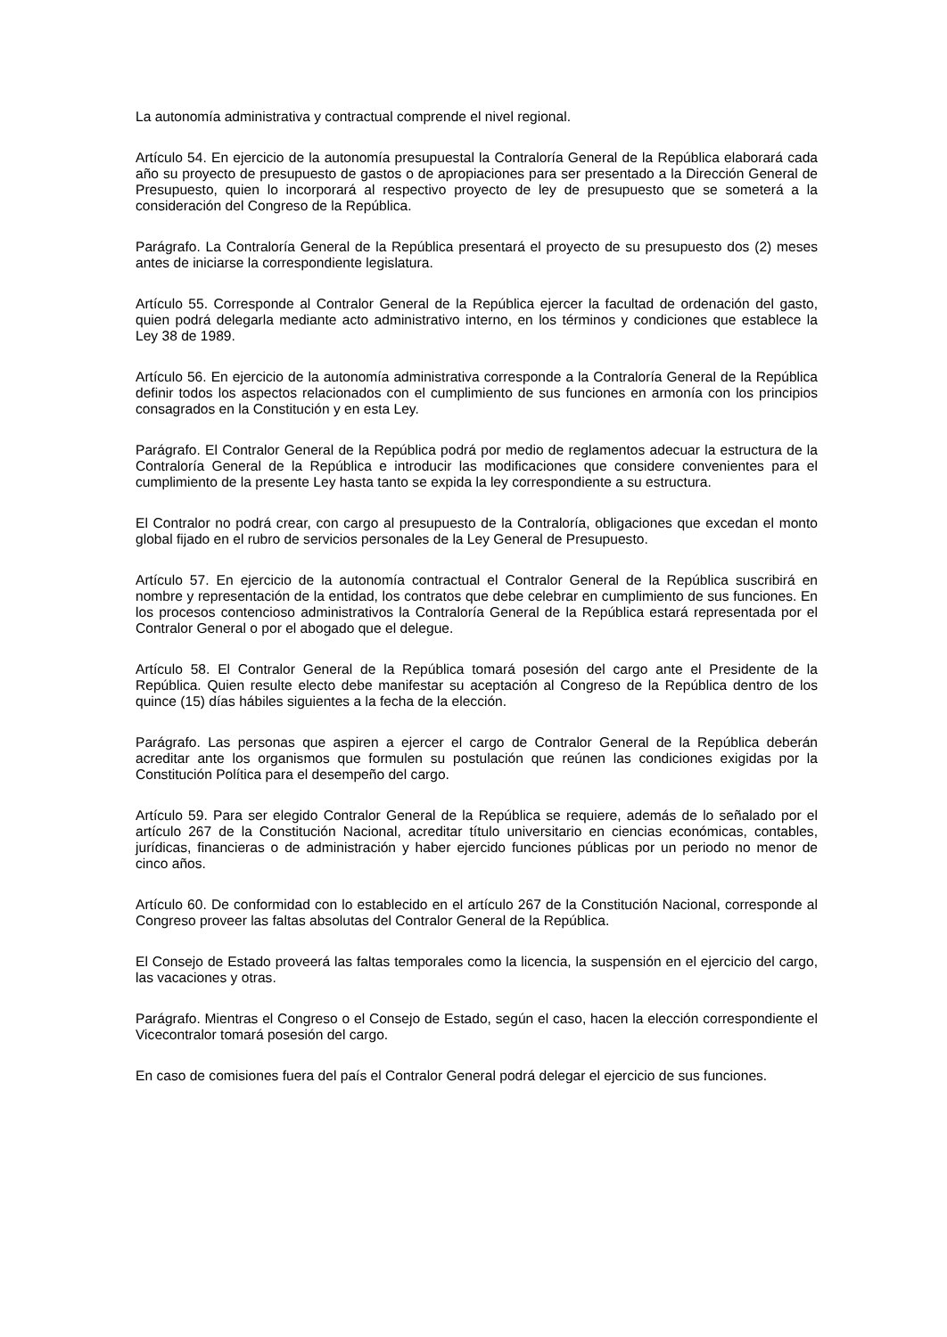La autonomía administrativa y contractual comprende el nivel regional.
Artículo 54. En ejercicio de la autonomía presupuestal la Contraloría General de la República elaborará cada año su proyecto de presupuesto de gastos o de apropiaciones para ser presentado a la Dirección General de Presupuesto, quien lo incorporará al respectivo proyecto de ley de presupuesto que se someterá a la consideración del Congreso de la República.
Parágrafo. La Contraloría General de la República presentará el proyecto de su presupuesto dos (2) meses antes de iniciarse la correspondiente legislatura.
Artículo 55. Corresponde al Contralor General de la República ejercer la facultad de ordenación del gasto, quien podrá delegarla mediante acto administrativo interno, en los términos y condiciones que establece la Ley 38 de 1989.
Artículo 56. En ejercicio de la autonomía administrativa corresponde a la Contraloría General de la República definir todos los aspectos relacionados con el cumplimiento de sus funciones en armonía con los principios consagrados en la Constitución y en esta Ley.
Parágrafo. El Contralor General de la República podrá por medio de reglamentos adecuar la estructura de la Contraloría General de la República e introducir las modificaciones que considere convenientes para el cumplimiento de la presente Ley hasta tanto se expida la ley correspondiente a su estructura.
El Contralor no podrá crear, con cargo al presupuesto de la Contraloría, obligaciones que excedan el monto global fijado en el rubro de servicios personales de la Ley General de Presupuesto.
Artículo 57. En ejercicio de la autonomía contractual el Contralor General de la República suscribirá en nombre y representación de la entidad, los contratos que debe celebrar en cumplimiento de sus funciones. En los procesos contencioso administrativos la Contraloría General de la República estará representada por el Contralor General o por el abogado que el delegue.
Artículo 58. El Contralor General de la República tomará posesión del cargo ante el Presidente de la República. Quien resulte electo debe manifestar su aceptación al Congreso de la República dentro de los quince (15) días hábiles siguientes a la fecha de la elección.
Parágrafo. Las personas que aspiren a ejercer el cargo de Contralor General de la República deberán acreditar ante los organismos que formulen su postulación que reúnen las condiciones exigidas por la Constitución Política para el desempeño del cargo.
Artículo 59. Para ser elegido Contralor General de la República se requiere, además de lo señalado por el artículo 267 de la Constitución Nacional, acreditar título universitario en ciencias económicas, contables, jurídicas, financieras o de administración y haber ejercido funciones públicas por un periodo no menor de cinco años.
Artículo 60. De conformidad con lo establecido en el artículo 267 de la Constitución Nacional, corresponde al Congreso proveer las faltas absolutas del Contralor General de la República.
El Consejo de Estado proveerá las faltas temporales como la licencia, la suspensión en el ejercicio del cargo, las vacaciones y otras.
Parágrafo. Mientras el Congreso o el Consejo de Estado, según el caso, hacen la elección correspondiente el Vicecontralor tomará posesión del cargo.
En caso de comisiones fuera del país el Contralor General podrá delegar el ejercicio de sus funciones.